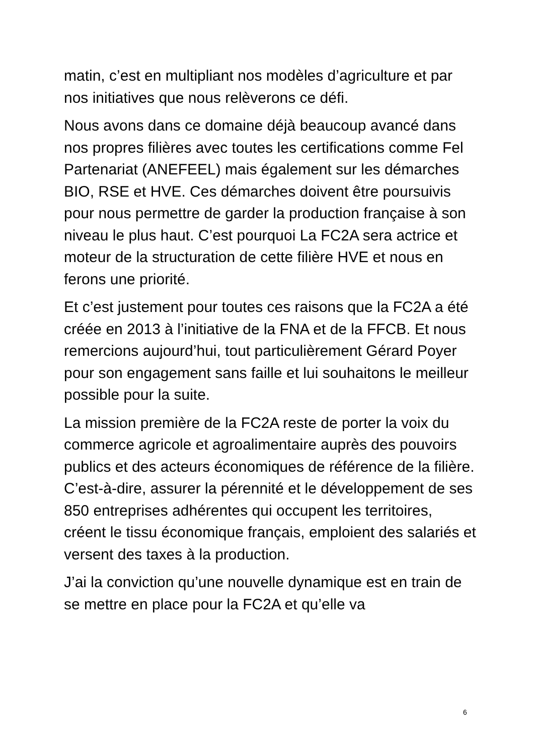matin, c’est en multipliant nos modèles d’agriculture et par nos initiatives que nous relèverons ce défi.
Nous avons dans ce domaine déjà beaucoup avancé dans nos propres filières avec toutes les certifications comme Fel Partenariat (ANEFEEL) mais également sur les démarches BIO, RSE et HVE. Ces démarches doivent être poursuivis pour nous permettre de garder la production française à son niveau le plus haut. C’est pourquoi La FC2A sera actrice et moteur de la structuration de cette filière HVE et nous en ferons une priorité.
Et c’est justement pour toutes ces raisons que la FC2A a été créée en 2013 à l’initiative de la FNA et de la FFCB. Et nous remercions aujourd’hui, tout particulièrement Gérard Poyer pour son engagement sans faille et lui souhaitons le meilleur possible pour la suite.
La mission première de la FC2A reste de porter la voix du commerce agricole et agroalimentaire auprès des pouvoirs publics et des acteurs économiques de référence de la filière. C’est-à-dire, assurer la pérennité et le développement de ses 850 entreprises adhérentes qui occupent les territoires, créent le tissu économique français, emploient des salariés et versent des taxes à la production.
J’ai la conviction qu’une nouvelle dynamique est en train de se mettre en place pour la FC2A et qu’elle va
6